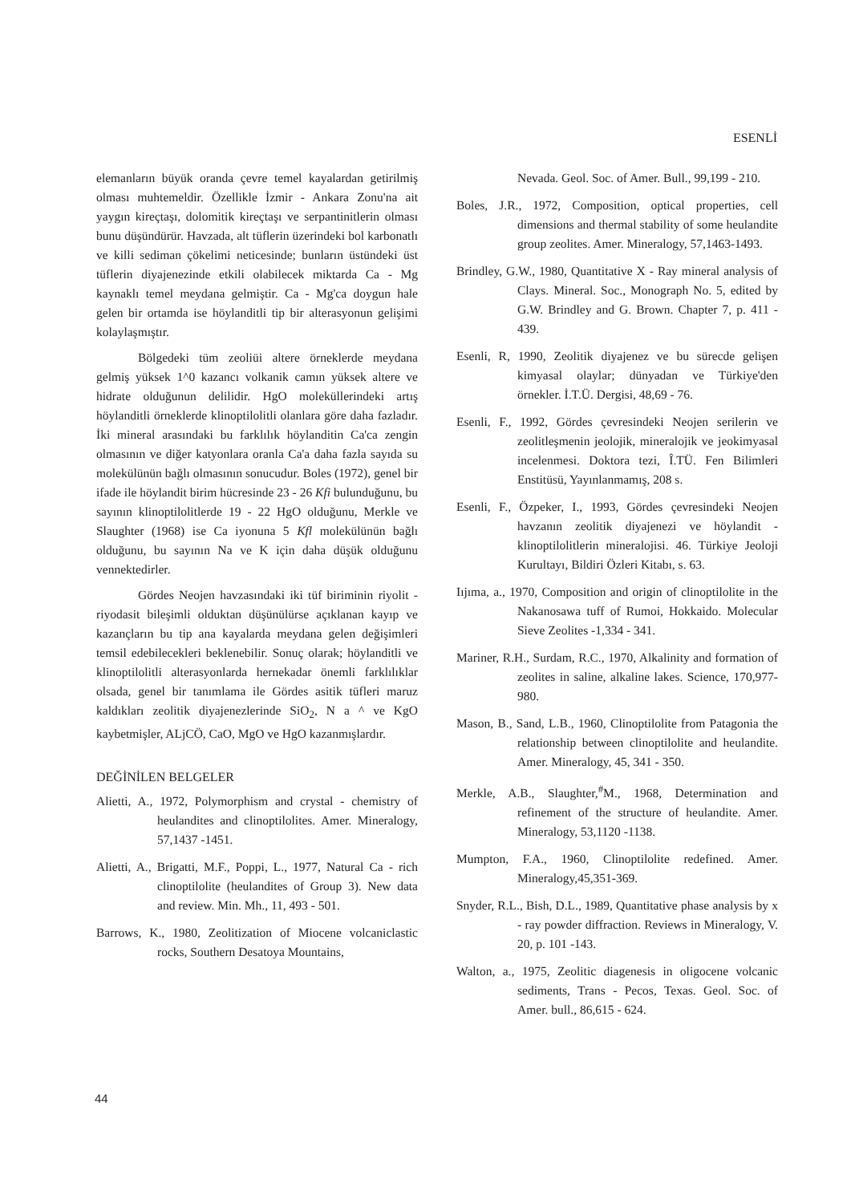ESENLİ
elemanların büyük oranda çevre temel kayalardan getirilmiş olması muhtemeldir. Özellikle İzmir - Ankara Zonu'na ait yaygın kireçtaşı, dolomitik kireçtaşı ve serpantinitlerin olması bunu düşündürür. Havzada, alt tüflerin üzerindeki bol karbonatlı ve killi sediman çökelimi neticesinde; bunların üstündeki üst tüflerin diyajenezinde etkili olabilecek miktarda Ca - Mg kaynaklı temel meydana gelmiştir. Ca - Mg'ca doygun hale gelen bir ortamda ise höylanditli tip bir alterasyonun gelişimi kolaylaşmıştır.
Bölgedeki tüm zeoliüi altere örneklerde meydana gelmiş yüksek 1^0 kazancı volkanik camın yüksek altere ve hidrate olduğunun delilidir. HgO moleküllerindeki artış höylanditli örneklerde klinoptilolitli olanlara göre daha fazladır. İki mineral arasındaki bu farklılık höylanditin Ca'ca zengin olmasının ve diğer katyonlara oranla Ca'a daha fazla sayıda su molekülünün bağlı olmasının sonucudur. Boles (1972), genel bir ifade ile höylandit birim hücresinde 23 - 26 Kfi bulunduğunu, bu sayının klinoptilolitlerde 19 - 22 HgO olduğunu, Merkle ve Slaughter (1968) ise Ca iyonuna 5 Kfl molekülünün bağlı olduğunu, bu sayının Na ve K için daha düşük olduğunu vennektedirler.
Gördes Neojen havzasındaki iki tüf biriminin riyolit - riyodasit bileşimli olduktan düşünülürse açıklanan kayıp ve kazançların bu tip ana kayalarda meydana gelen değişimleri temsil edebilecekleri beklenebilir. Sonuç olarak; höylanditli ve klinoptilolitli alterasyonlarda hernekadar önemli farklılıklar olsada, genel bir tanımlama ile Gördes asitik tüfleri maruz kaldıkları zeolitik diyajenezlerinde SiO<sub>2</sub>, N a ^ ve KgO kaybetmişler, ALjCÖ, CaO, MgO ve HgO kazanmışlardır.
DEĞİNİLEN BELGELER
Alietti, A., 1972, Polymorphism and crystal - chemistry of heulandites and clinoptilolites. Amer. Mineralogy, 57,1437 -1451.
Alietti, A., Brigatti, M.F., Poppi, L., 1977, Natural Ca - rich clinoptilolite (heulandites of Group 3). New data and review. Min. Mh., 11, 493 - 501.
Barrows, K., 1980, Zeolitization of Miocene volcaniclastic rocks, Southern Desatoya Mountains,
Nevada. Geol. Soc. of Amer. Bull., 99,199 - 210.
Boles, J.R., 1972, Composition, optical properties, cell dimensions and thermal stability of some heulandite group zeolites. Amer. Mineralogy, 57,1463-1493.
Brindley, G.W., 1980, Quantitative X - Ray mineral analysis of Clays. Mineral. Soc., Monograph No. 5, edited by G.W. Brindley and G. Brown. Chapter 7, p. 411 - 439.
Esenli, R, 1990, Zeolitik diyajenez ve bu sürecde gelişen kimyasal olaylar; dünyadan ve Türkiye'den örnekler. İ.T.Ü. Dergisi, 48,69 - 76.
Esenli, F., 1992, Gördes çevresindeki Neojen serilerin ve zeolitleşmenin jeolojik, mineralojik ve jeokimyasal incelenmesi. Doktora tezi, Î.TÜ. Fen Bilimleri Enstitüsü, Yayınlanmamış, 208 s.
Esenli, F., Özpeker, I., 1993, Gördes çevresindeki Neojen havzanın zeolitik diyajenezi ve höylandit - klinoptilolitlerin mineralojisi. 46. Türkiye Jeoloji Kurultayı, Bildiri Özleri Kitabı, s. 63.
Iıjıma, a., 1970, Composition and origin of clinoptilolite in the Nakanosawa tuff of Rumoi, Hokkaido. Molecular Sieve Zeolites -1,334 - 341.
Mariner, R.H., Surdam, R.C., 1970, Alkalinity and formation of zeolites in saline, alkaline lakes. Science, 170,977-980.
Mason, B., Sand, L.B., 1960, Clinoptilolite from Patagonia the relationship between clinoptilolite and heulandite. Amer. Mineralogy, 45, 341 - 350.
Merkle, A.B., Slaughter,<sup>#</sup>M., 1968, Determination and refinement of the structure of heulandite. Amer. Mineralogy, 53,1120 -1138.
Mumpton, F.A., 1960, Clinoptilolite redefined. Amer. Mineralogy,45,351-369.
Snyder, R.L., Bish, D.L., 1989, Quantitative phase analysis by x - ray powder diffraction. Reviews in Mineralogy, V. 20, p. 101 -143.
Walton, a., 1975, Zeolitic diagenesis in oligocene volcanic sediments, Trans - Pecos, Texas. Geol. Soc. of Amer. bull., 86,615 - 624.
44